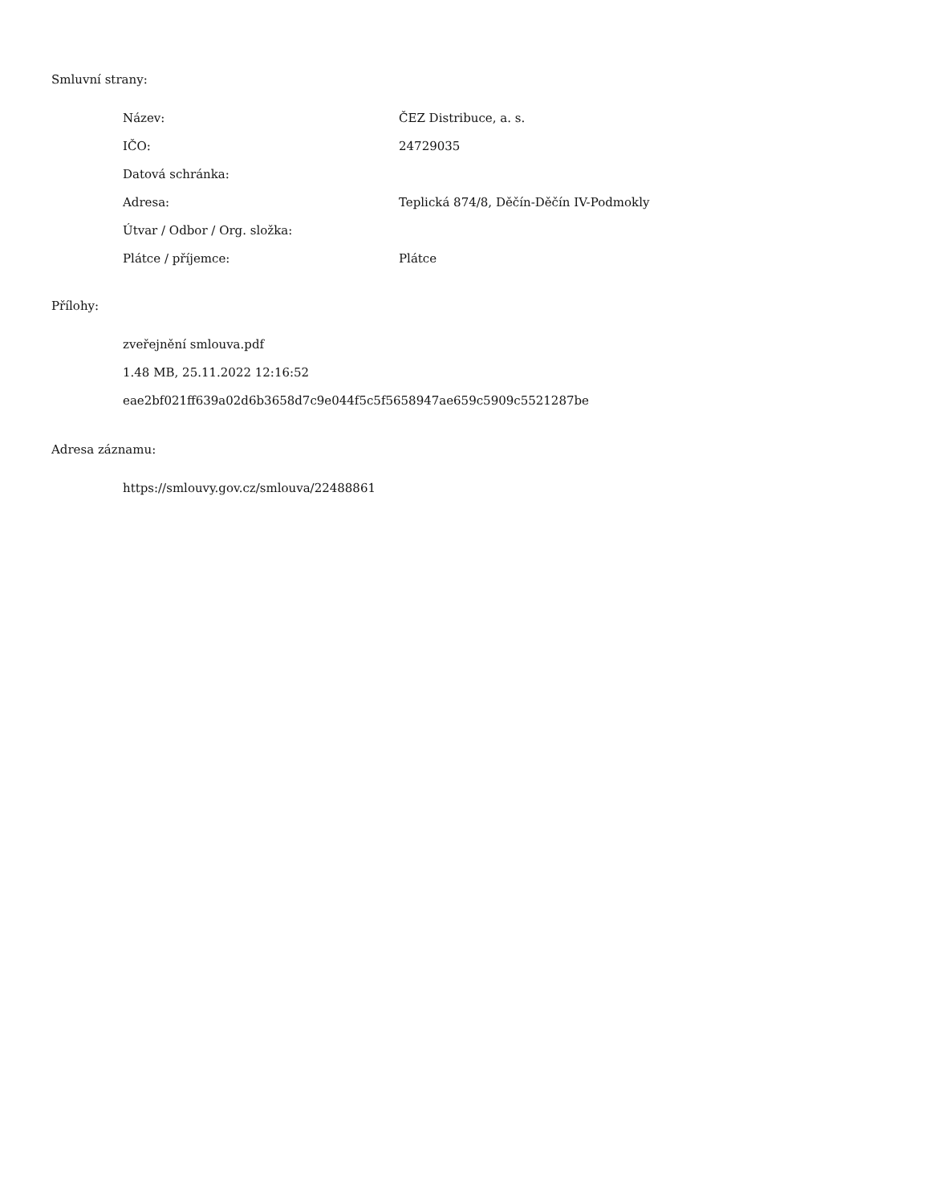Smluvní strany:
| Název: | ČEZ Distribuce, a. s. |
| IČO: | 24729035 |
| Datová schránka: | |
| Adresa: | Teplická 874/8, Děčín-Děčín IV-Podmokly |
| Útvar / Odbor / Org. složka: | |
| Plátce / příjemce: | Plátce |
Přílohy:
zveřejnění smlouva.pdf
1.48 MB, 25.11.2022 12:16:52
eae2bf021ff639a02d6b3658d7c9e044f5c5f5658947ae659c5909c5521287be
Adresa záznamu:
https://smlouvy.gov.cz/smlouva/22488861